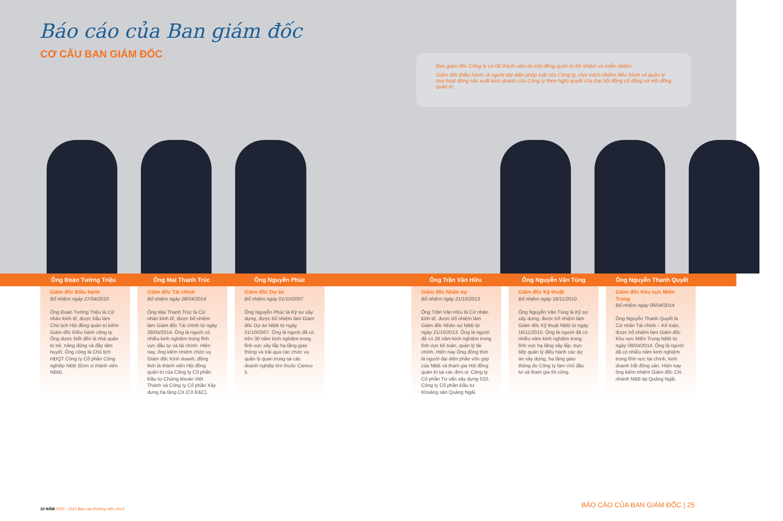Báo cáo của Ban giám đốc
CƠ CẤU BAN GIÁM ĐỐC
Ban giám đốc Công ty có 06 thành viên do Hội đồng quản trị bổ nhiệm và miễn nhiệm.
Giám đốc Điều hành: là người đại diện pháp luật của Công ty, chịu trách nhiệm điều hành và quản lý mọi hoạt động sản xuất kinh doanh của Công ty theo Nghị quyết của Đại hội đồng cổ đông và Hội đồng quản trị.
Ông Đoàn Tường Triệu Ông Mai Thanh Trúc Ông Nguyễn Phúc Ông Trần Văn Hữu Ông Nguyễn Văn Tùng Ông Nguyễn Thanh Quyết
Giám đốc Điều hành
Bổ nhiệm ngày 27/04/2010
Ông Đoàn Tường Triệu là Cử nhân kinh tế, được bầu làm Chủ tịch Hội đồng quản trị kiêm Giám đốc Điều hành công ty. Ông được biết đến là nhà quản trị trẻ, năng động và đầy tâm huyết. Ông cũng là Chủ tịch HĐQT Công ty Cổ phần Công nghiệp NBB (Đơn vị thành viên NBB).
Giám đốc Tài chính
Bổ nhiệm ngày 28/04/2014
Ông Mai Thanh Trúc là Cử nhân kinh tế, được bổ nhiệm làm Giám đốc Tài chính từ ngày 28/04/2014. Ông là người có nhiều kinh nghiệm trong lĩnh vực đầu tư và tài chính. Hiện nay, ông kiêm nhiệm chức vụ Giám đốc Kinh doanh; đồng thời là thành viên Hội đồng quản trị của Công ty Cổ phần Đầu tư Chứng khoán Việt Thành và Công ty Cổ phần Xây dựng hạ tầng CII (CII E&C).
Giám đốc Dự án
Bổ nhiệm ngày 01/10/2007
Ông Nguyễn Phúc là Kỹ sư xây dựng, được bổ nhiệm làm Giám đốc Dự án NBB từ ngày 01/10/2007. Ông là người đã có trên 30 năm kinh nghiệm trong lĩnh vực xây lắp hạ tầng giao thông và trải qua các chức vụ quản lý quan trọng tại các doanh nghiệp lớn thuộc Cienco 5.
Giám đốc Nhân sự
Bổ nhiệm ngày 21/10/2013
Ông Trần Văn Hữu là Cử nhân kinh tế, được bổ nhiệm làm Giám đốc Nhân sự NBB từ ngày 21/10/2013. Ông là người đã có 28 năm kinh nghiệm trong lĩnh vực kế toán, quản lý tài chính. Hiện nay Ông đồng thời là người đại diện phần vốn góp của NBB và tham gia Hội đồng quản trị tại các đơn vị: Công ty Cổ phần Tư vấn xây dựng 533, Công ty Cổ phần Đầu tư Khoáng sản Quảng Ngãi.
Giám đốc Kỹ thuật
Bổ nhiệm ngày 16/11/2010
Ông Nguyễn Văn Tùng là Kỹ sư xây dựng, được bổ nhiệm làm Giám đốc Kỹ thuật NBB từ ngày 16/11/2010. Ông là người đã có nhiều năm kinh nghiệm trong lĩnh vực hạ tầng xây lắp, trực tiếp quản lý điều hành các dự án xây dựng, hạ tầng giao thông do Công ty làm chủ đầu tư và tham gia thi công.
Giám đốc Khu vực Miền Trung
Bổ nhiệm ngày 08/04/2014
Ông Nguyễn Thanh Quyết là Cử nhân Tài chinh – Kế toán, được bổ nhiệm làm Giám đốc Khu vực Miền Trung NBB từ ngày 08/04/2014. Ông là người đã có nhiều năm kinh nghiệm trong lĩnh vực tài chính, kinh doanh bất động sản. Hiện nay ông kiêm nhiệm Giám đốc Chi nhánh NBB tại Quảng Ngãi.
10 NĂM 2005 - 2015 Báo cáo thường niên 2014
BÁO CÁO CỦA BAN GIÁM ĐỐC | 25